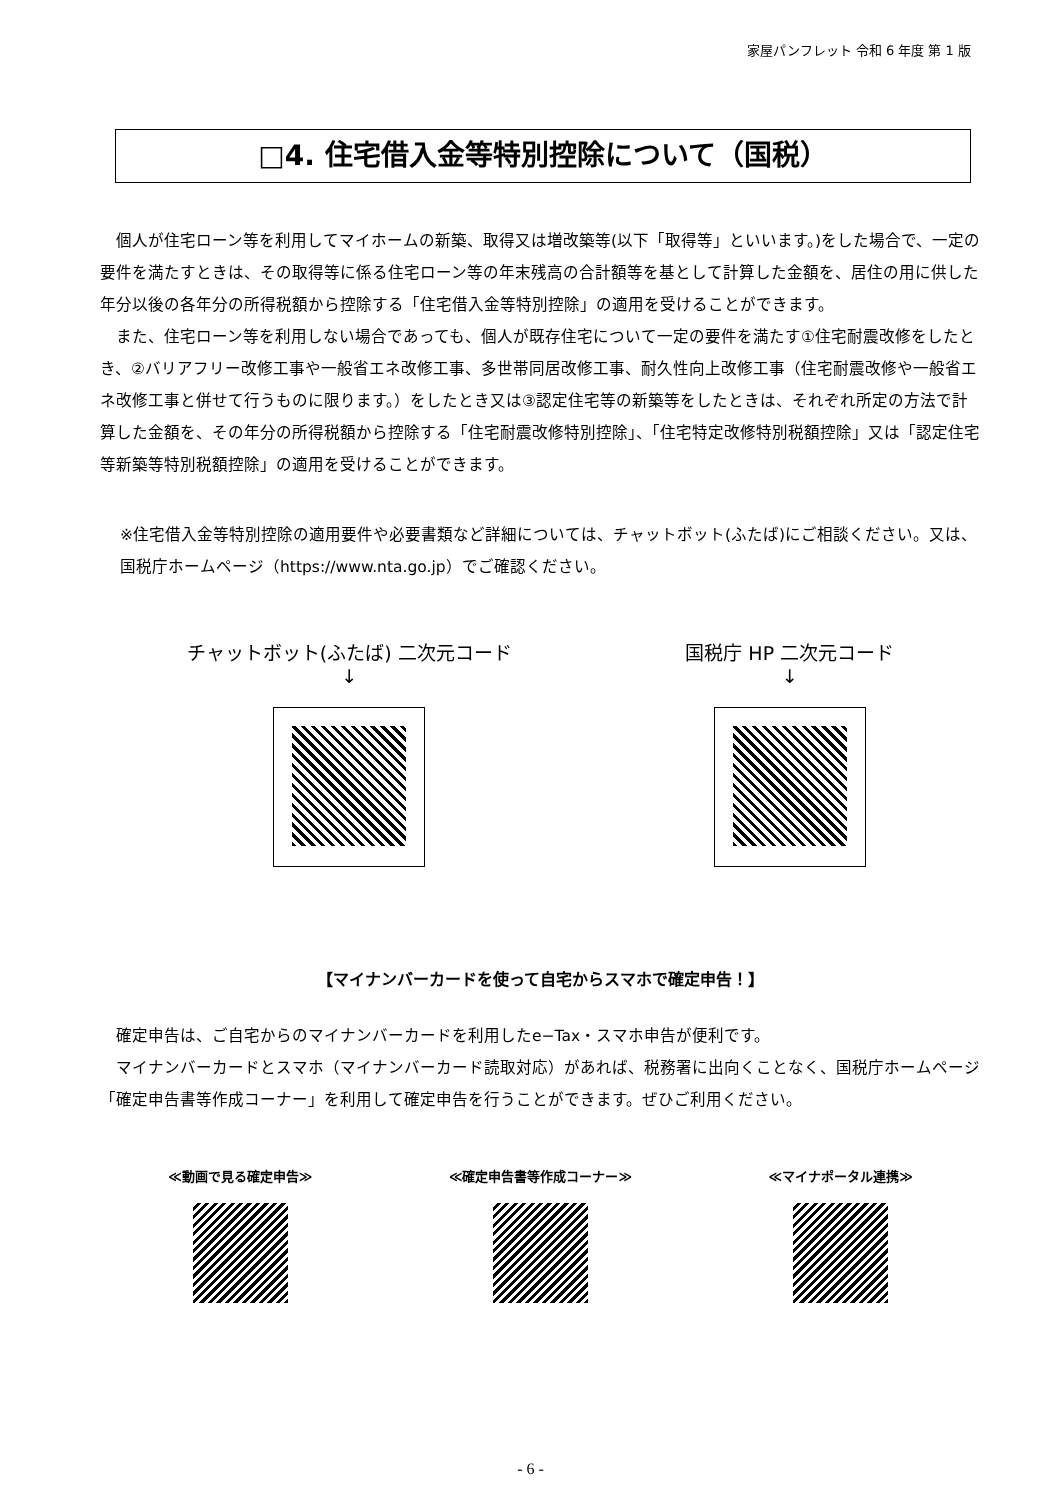家屋パンフレット 令和 6 年度 第 1 版
□4. 住宅借入金等特別控除について（国税）
　個人が住宅ローン等を利用してマイホームの新築、取得又は増改築等(以下「取得等」といいます。)をした場合で、一定の要件を満たすときは、その取得等に係る住宅ローン等の年末残高の合計額等を基として計算した金額を、居住の用に供した年分以後の各年分の所得税額から控除する「住宅借入金等特別控除」の適用を受けることができます。
　また、住宅ローン等を利用しない場合であっても、個人が既存住宅について一定の要件を満たす①住宅耐震改修をしたとき、②バリアフリー改修工事や一般省エネ改修工事、多世帯同居改修工事、耐久性向上改修工事（住宅耐震改修や一般省エネ改修工事と併せて行うものに限ります。）をしたとき又は③認定住宅等の新築等をしたときは、それぞれ所定の方法で計算した金額を、その年分の所得税額から控除する「住宅耐震改修特別控除」、「住宅特定改修特別税額控除」又は「認定住宅等新築等特別税額控除」の適用を受けることができます。
※住宅借入金等特別控除の適用要件や必要書類など詳細については、チャットボット(ふたば)にご相談ください。又は、国税庁ホームページ（https://www.nta.go.jp）でご確認ください。
チャットボット(ふたば) 二次元コード
↓
国税庁 HP 二次元コード
↓
【マイナンバーカードを使って自宅からスマホで確定申告！】
　確定申告は、ご自宅からのマイナンバーカードを利用したe−Tax・スマホ申告が便利です。
　マイナンバーカードとスマホ（マイナンバーカード読取対応）があれば、税務署に出向くことなく、国税庁ホームページ「確定申告書等作成コーナー」を利用して確定申告を行うことができます。ぜひご利用ください。
≪動画で見る確定申告≫ ≪確定申告書等作成コーナー≫ ≪マイナポータル連携≫
- 6 -